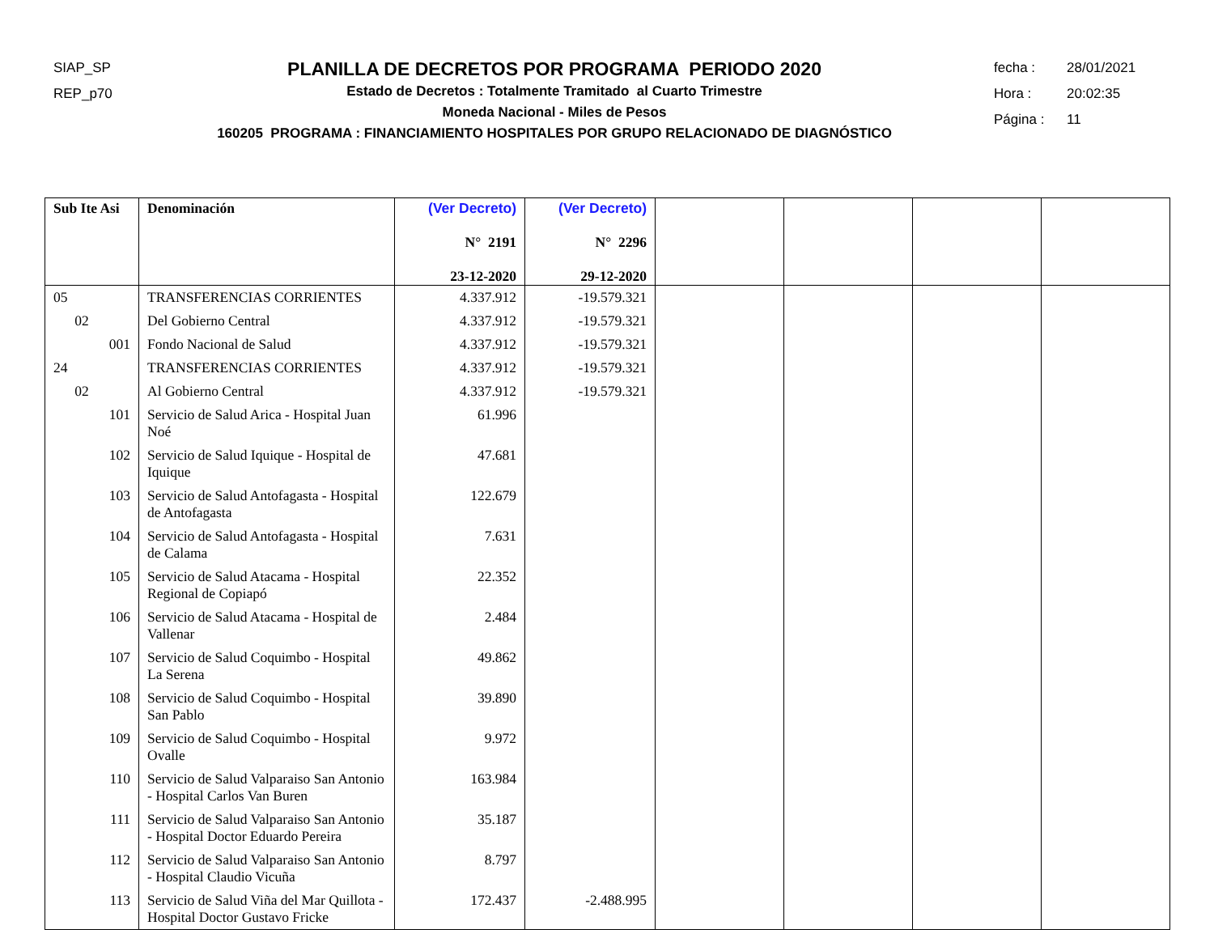SIAP_SP
REP_p70
PLANILLA DE DECRETOS POR PROGRAMA PERIODO 2020
Estado de Decretos : Totalmente Tramitado al Cuarto Trimestre
Moneda Nacional - Miles de Pesos
160205 PROGRAMA : FINANCIAMIENTO HOSPITALES POR GRUPO RELACIONADO DE DIAGNÓSTICO
fecha : 28/01/2021
Hora : 20:02:35
Página : 11
| Sub Ite Asi | Denominación | (Ver Decreto) N° 2191 23-12-2020 | (Ver Decreto) N° 2296 29-12-2020 | | | | |
| --- | --- | --- | --- | --- | --- | --- | --- |
| 05 | TRANSFERENCIAS CORRIENTES | 4.337.912 | -19.579.321 | | | | |
| 02 | Del Gobierno Central | 4.337.912 | -19.579.321 | | | | |
| 001 | Fondo Nacional de Salud | 4.337.912 | -19.579.321 | | | | |
| 24 | TRANSFERENCIAS CORRIENTES | 4.337.912 | -19.579.321 | | | | |
| 02 | Al Gobierno Central | 4.337.912 | -19.579.321 | | | | |
| 101 | Servicio de Salud Arica - Hospital Juan Noé | 61.996 | | | | | |
| 102 | Servicio de Salud Iquique - Hospital de Iquique | 47.681 | | | | | |
| 103 | Servicio de Salud Antofagasta - Hospital de Antofagasta | 122.679 | | | | | |
| 104 | Servicio de Salud Antofagasta - Hospital de Calama | 7.631 | | | | | |
| 105 | Servicio de Salud Atacama - Hospital Regional de Copiapó | 22.352 | | | | | |
| 106 | Servicio de Salud Atacama - Hospital de Vallenar | 2.484 | | | | | |
| 107 | Servicio de Salud Coquimbo - Hospital La Serena | 49.862 | | | | | |
| 108 | Servicio de Salud Coquimbo - Hospital San Pablo | 39.890 | | | | | |
| 109 | Servicio de Salud Coquimbo - Hospital Ovalle | 9.972 | | | | | |
| 110 | Servicio de Salud Valparaiso San Antonio - Hospital Carlos Van Buren | 163.984 | | | | | |
| 111 | Servicio de Salud Valparaiso San Antonio - Hospital Doctor Eduardo Pereira | 35.187 | | | | | |
| 112 | Servicio de Salud Valparaiso San Antonio - Hospital Claudio Vicuña | 8.797 | | | | | |
| 113 | Servicio de Salud Viña del Mar Quillota - Hospital Doctor Gustavo Fricke | 172.437 | -2.488.995 | | | | |